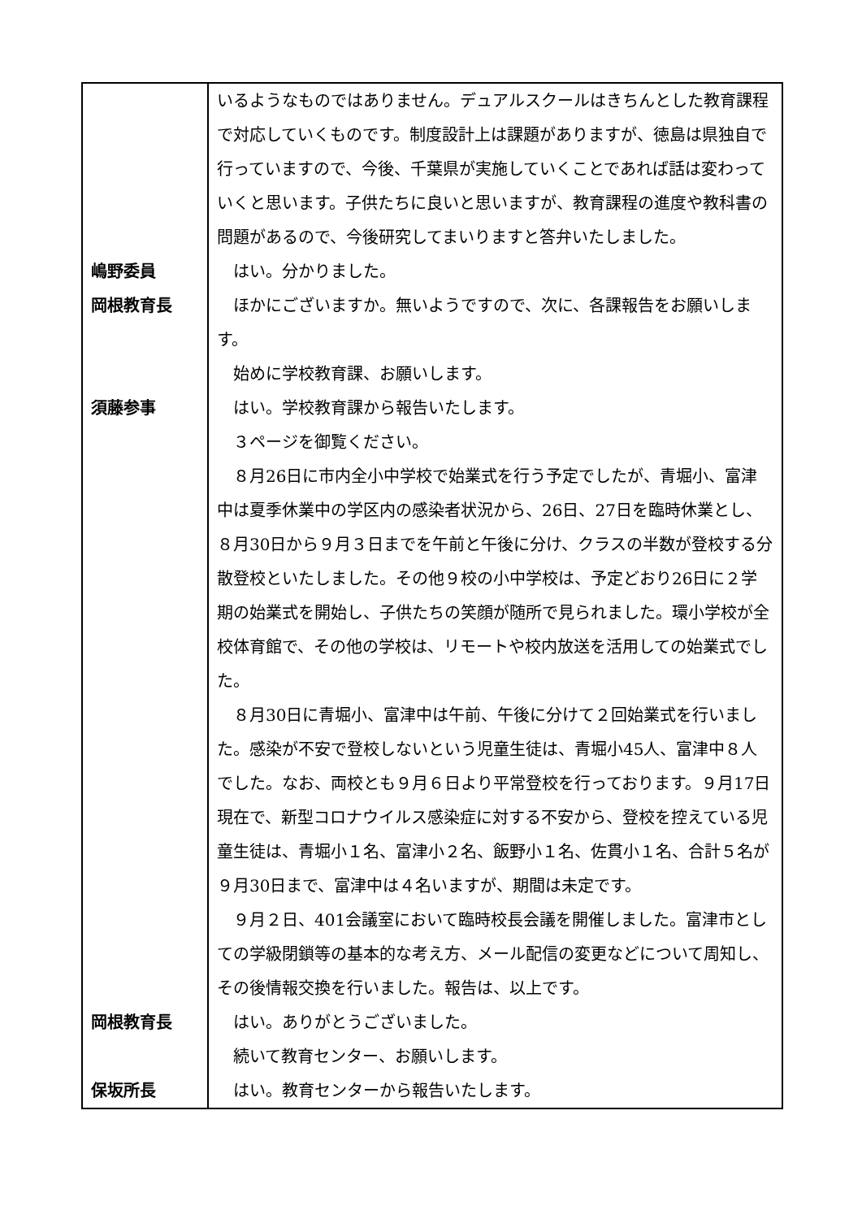| | いるようなものではありません。デュアルスクールはきちんとした教育課程で対応していくものです。制度設計上は課題がありますが、徳島は県独自で行っていますので、今後、千葉県が実施していくことであれば話は変わっていくと思います。子供たちに良いと思いますが、教育課程の進度や教科書の問題があるので、今後研究してまいりますと答弁いたしました。 |
| 嶋野委員 | はい。分かりました。 |
| 岡根教育長 | ほかにございますか。無いようですので、次に、各課報告をお願いします。 始めに学校教育課、お願いします。 |
| 須藤参事 | はい。学校教育課から報告いたします。 ３ページを御覧ください。 ８月26日に市内全小中学校で始業式を行う予定でしたが、青堀小、富津中は夏季休業中の学区内の感染者状況から、26日、27日を臨時休業とし、８月30日から９月３日までを午前と午後に分け、クラスの半数が登校する分散登校といたしました。その他９校の小中学校は、予定どおり26日に２学期の始業式を開始し、子供たちの笑顔が随所で見られました。環小学校が全校体育館で、その他の学校は、リモートや校内放送を活用しての始業式でした。 ８月30日に青堀小、富津中は午前、午後に分けて２回始業式を行いました。感染が不安で登校しないという児童生徒は、青堀小45人、富津中８人でした。なお、両校とも９月６日より平常登校を行っております。９月17日現在で、新型コロナウイルス感染症に対する不安から、登校を控えている児童生徒は、青堀小１名、富津小２名、飯野小１名、佐貫小１名、合計５名が９月30日まで、富津中は４名いますが、期間は未定です。 ９月２日、401会議室において臨時校長会議を開催しました。富津市としての学級閉鎖等の基本的な考え方、メール配信の変更などについて周知し、その後情報交換を行いました。報告は、以上です。 |
| 岡根教育長 | はい。ありがとうございました。 続いて教育センター、お願いします。 |
| 保坂所長 | はい。教育センターから報告いたします。 |